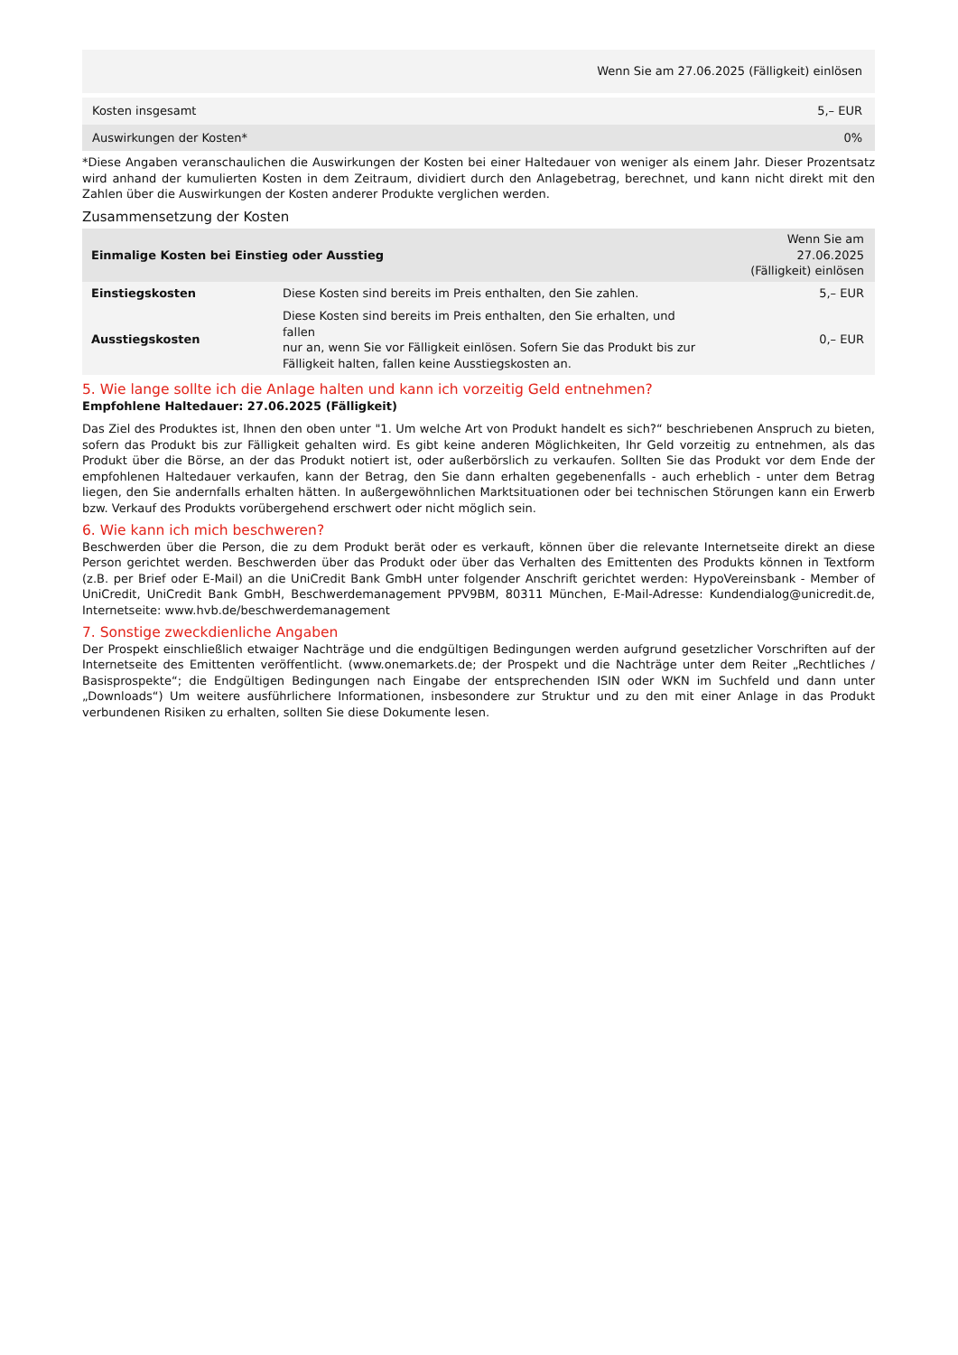| Wenn Sie am 27.06.2025 (Fälligkeit) einlösen | |
| --- | --- |
| Kosten insgesamt | 5,– EUR |
| Auswirkungen der Kosten* | 0% |
*Diese Angaben veranschaulichen die Auswirkungen der Kosten bei einer Haltedauer von weniger als einem Jahr. Dieser Prozentsatz wird anhand der kumulierten Kosten in dem Zeitraum, dividiert durch den Anlagebetrag, berechnet, und kann nicht direkt mit den Zahlen über die Auswirkungen der Kosten anderer Produkte verglichen werden.
Zusammensetzung der Kosten
| Einmalige Kosten bei Einstieg oder Ausstieg | | Wenn Sie am 27.06.2025 (Fälligkeit) einlösen |
| --- | --- | --- |
| Einstiegskosten | Diese Kosten sind bereits im Preis enthalten, den Sie zahlen. | 5,– EUR |
| Ausstiegskosten | Diese Kosten sind bereits im Preis enthalten, den Sie erhalten, und fallen nur an, wenn Sie vor Fälligkeit einlösen. Sofern Sie das Produkt bis zur Fälligkeit halten, fallen keine Ausstiegskosten an. | 0,– EUR |
5. Wie lange sollte ich die Anlage halten und kann ich vorzeitig Geld entnehmen?
Empfohlene Haltedauer: 27.06.2025 (Fälligkeit)
Das Ziel des Produktes ist, Ihnen den oben unter "1. Um welche Art von Produkt handelt es sich?“ beschriebenen Anspruch zu bieten, sofern das Produkt bis zur Fälligkeit gehalten wird. Es gibt keine anderen Möglichkeiten, Ihr Geld vorzeitig zu entnehmen, als das Produkt über die Börse, an der das Produkt notiert ist, oder außerbörslich zu verkaufen. Sollten Sie das Produkt vor dem Ende der empfohlenen Haltedauer verkaufen, kann der Betrag, den Sie dann erhalten gegebenenfalls - auch erheblich - unter dem Betrag liegen, den Sie andernfalls erhalten hätten. In außergewöhnlichen Marktsituationen oder bei technischen Störungen kann ein Erwerb bzw. Verkauf des Produkts vorübergehend erschwert oder nicht möglich sein.
6. Wie kann ich mich beschweren?
Beschwerden über die Person, die zu dem Produkt berät oder es verkauft, können über die relevante Internetseite direkt an diese Person gerichtet werden. Beschwerden über das Produkt oder über das Verhalten des Emittenten des Produkts können in Textform (z.B. per Brief oder E-Mail) an die UniCredit Bank GmbH unter folgender Anschrift gerichtet werden: HypoVereinsbank - Member of UniCredit, UniCredit Bank GmbH, Beschwerdemanagement PPV9BM, 80311 München, E-Mail-Adresse: Kundendialog@unicredit.de, Internetseite: www.hvb.de/beschwerdemanagement
7. Sonstige zweckdienliche Angaben
Der Prospekt einschließlich etwaiger Nachträge und die endgültigen Bedingungen werden aufgrund gesetzlicher Vorschriften auf der Internetseite des Emittenten veröffentlicht. (www.onemarkets.de; der Prospekt und die Nachträge unter dem Reiter „Rechtliches / Basisprospekte“; die Endgültigen Bedingungen nach Eingabe der entsprechenden ISIN oder WKN im Suchfeld und dann unter „Downloads“) Um weitere ausführlichere Informationen, insbesondere zur Struktur und zu den mit einer Anlage in das Produkt verbundenen Risiken zu erhalten, sollten Sie diese Dokumente lesen.